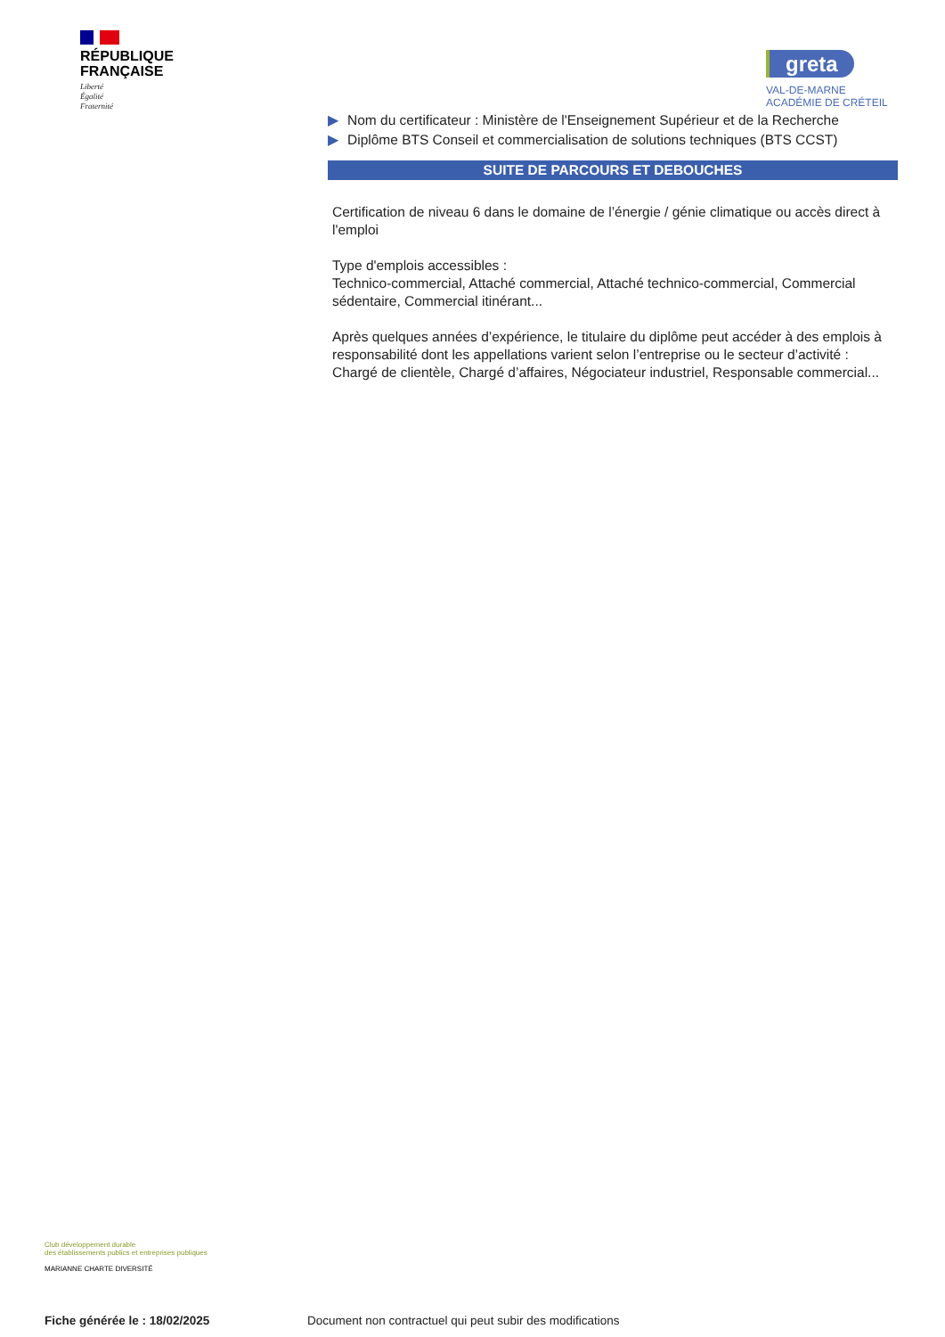RÉPUBLIQUE
FRANÇAISE
Liberté
Égalité
Fraternité
greta
VAL-DE-MARNE
ACADÉMIE DE CRÉTEIL
▶ Nom du certificateur : Ministère de l'Enseignement Supérieur et de la Recherche
▶ Diplôme BTS Conseil et commercialisation de solutions techniques (BTS CCST)
SUITE DE PARCOURS ET DEBOUCHES
Certification de niveau 6 dans le domaine de l’énergie / génie climatique ou accès direct à l'emploi
Type d'emplois accessibles :
Technico-commercial, Attaché commercial, Attaché technico-commercial, Commercial sédentaire, Commercial itinérant...
Après quelques années d’expérience, le titulaire du diplôme peut accéder à des emplois à responsabilité dont les appellations varient selon l’entreprise ou le secteur d’activité : Chargé de clientèle, Chargé d’affaires, Négociateur industriel, Responsable commercial...
Club développement durable
des établissements publics et entreprises publiques
MARIANNE CHARTE DIVERSITÉ
Fiche générée le : 18/02/2025
Document non contractuel qui peut subir des modifications